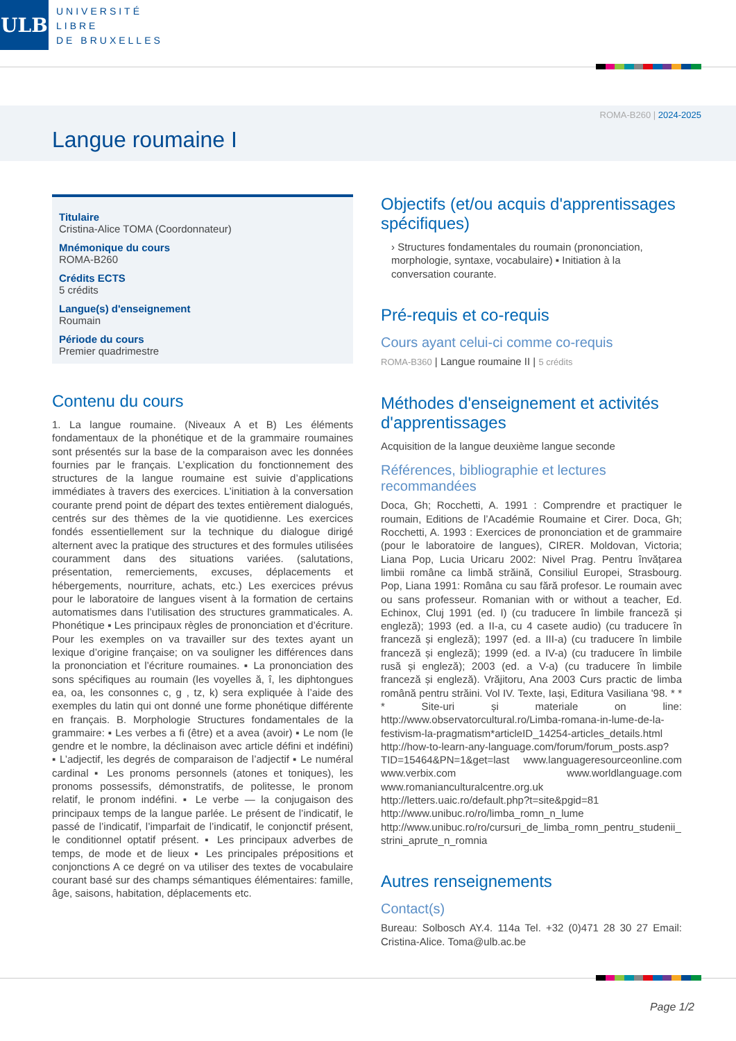ULB
UNIVERSITÉ
LIBRE
DE BRUXELLES
ROMA-B260 | 2024-2025
Langue roumaine I
Titulaire
Cristina-Alice TOMA (Coordonnateur)
Mnémonique du cours
ROMA-B260
Crédits ECTS
5 crédits
Langue(s) d'enseignement
Roumain
Période du cours
Premier quadrimestre
Contenu du cours
1. La langue roumaine. (Niveaux A et B) Les éléments fondamentaux de la phonétique et de la grammaire roumaines sont présentés sur la base de la comparaison avec les données fournies par le français. L’explication du fonctionnement des structures de la langue roumaine est suivie d’applications immédiates à travers des exercices. L’initiation à la conversation courante prend point de départ des textes entièrement dialogués, centrés sur des thèmes de la vie quotidienne. Les exercices fondés essentiellement sur la technique du dialogue dirigé alternent avec la pratique des structures et des formules utilisées couramment dans des situations variées. (salutations, présentation, remerciements, excuses, déplacements et hébergements, nourriture, achats, etc.) Les exercices prévus pour le laboratoire de langues visent à la formation de certains automatismes dans l’utilisation des structures grammaticales. A. Phonétique ▪ Les principaux règles de prononciation et d’écriture. Pour les exemples on va travailler sur des textes ayant un lexique d’origine française; on va souligner les différences dans la prononciation et l’écriture roumaines. ▪ La prononciation des sons spécifiques au roumain (les voyelles ă, î, les diphtongues ea, oa, les consonnes c, g , tz, k) sera expliquée à l’aide des exemples du latin qui ont donné une forme phonétique différente en français. B. Morphologie Structures fondamentales de la grammaire: ▪ Les verbes a fi (être) et a avea (avoir) ▪ Le nom (le gendre et le nombre, la déclinaison avec article défini et indéfini) ▪ L’adjectif, les degrés de comparaison de l’adjectif ▪ Le numéral cardinal ▪ Les pronoms personnels (atones et toniques), les pronoms possessifs, démonstratifs, de politesse, le pronom relatif, le pronom indéfini. ▪ Le verbe — la conjugaison des principaux temps de la langue parlée. Le présent de l’indicatif, le passé de l’indicatif, l’imparfait de l’indicatif, le conjonctif présent, le conditionnel optatif présent. ▪ Les principaux adverbes de temps, de mode et de lieux ▪ Les principales prépositions et conjonctions A ce degré on va utiliser des textes de vocabulaire courant basé sur des champs sémantiques élémentaires: famille, âge, saisons, habitation, déplacements etc.
Objectifs (et/ou acquis d'apprentissages spécifiques)
› Structures fondamentales du roumain (prononciation, morphologie, syntaxe, vocabulaire) ▪ Initiation à la conversation courante.
Pré-requis et co-requis
Cours ayant celui-ci comme co-requis
ROMA-B360 | Langue roumaine II | 5 crédits
Méthodes d'enseignement et activités d'apprentissages
Acquisition de la langue deuxième langue seconde
Références, bibliographie et lectures recommandées
Doca, Gh; Rocchetti, A. 1991 : Comprendre et practiquer le roumain, Editions de l’Académie Roumaine et Cirer. Doca, Gh; Rocchetti, A. 1993 : Exercices de prononciation et de grammaire (pour le laboratoire de langues), CIRER. Moldovan, Victoria; Liana Pop, Lucia Uricaru 2002: Nivel Prag. Pentru învățarea limbii române ca limbă străină, Consiliul Europei, Strasbourg. Pop, Liana 1991: Româna cu sau fără profesor. Le roumain avec ou sans professeur. Romanian with or without a teacher, Ed. Echinox, Cluj 1991 (ed. I) (cu traducere în limbile franceză și engleză); 1993 (ed. a II-a, cu 4 casete audio) (cu traducere în franceză și engleză); 1997 (ed. a III-a) (cu traducere în limbile franceză și engleză); 1999 (ed. a IV-a) (cu traducere în limbile rusă și engleză); 2003 (ed. a V-a) (cu traducere în limbile franceză și engleză). Vrăjitoru, Ana 2003 Curs practic de limba română pentru străini. Vol IV. Texte, Iași, Editura Vasiliana '98. * * * Site-uri și materiale on line: http://www.observatorcultural.ro/Limba-romana-in-lume-de-la-festivism-la-pragmatism*articleID_14254-articles_details.html http://how-to-learn-any-language.com/forum/forum_posts.asp?TID=15464&PN=1&get=last www.languageresourceonline.com www.verbix.com www.worldlanguage.com www.romanianculturalcentre.org.uk http://letters.uaic.ro/default.php?t=site&pgid=81 http://www.unibuc.ro/ro/limba_romn_n_lume http://www.unibuc.ro/ro/cursuri_de_limba_romn_pentru_studenii_strini_aprute_n_romnia
Autres renseignements
Contact(s)
Bureau: Solbosch AY.4. 114a Tel. +32 (0)471 28 30 27 Email: Cristina-Alice. Toma@ulb.ac.be
Page 1/2